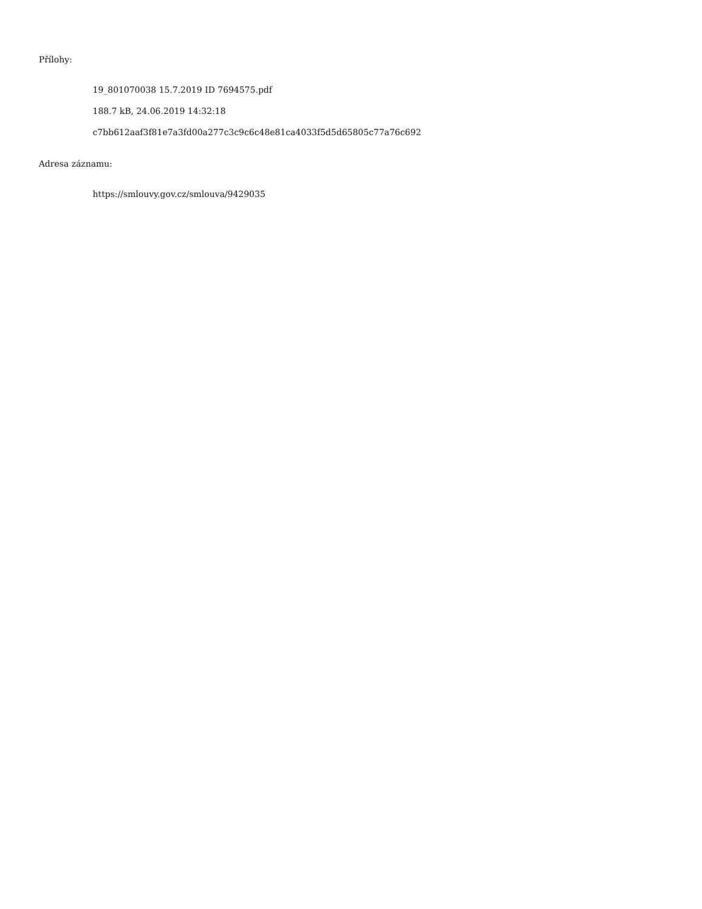Přílohy:
19_801070038 15.7.2019 ID 7694575.pdf
188.7 kB, 24.06.2019 14:32:18
c7bb612aaf3f81e7a3fd00a277c3c9c6c48e81ca4033f5d5d65805c77a76c692
Adresa záznamu:
https://smlouvy.gov.cz/smlouva/9429035